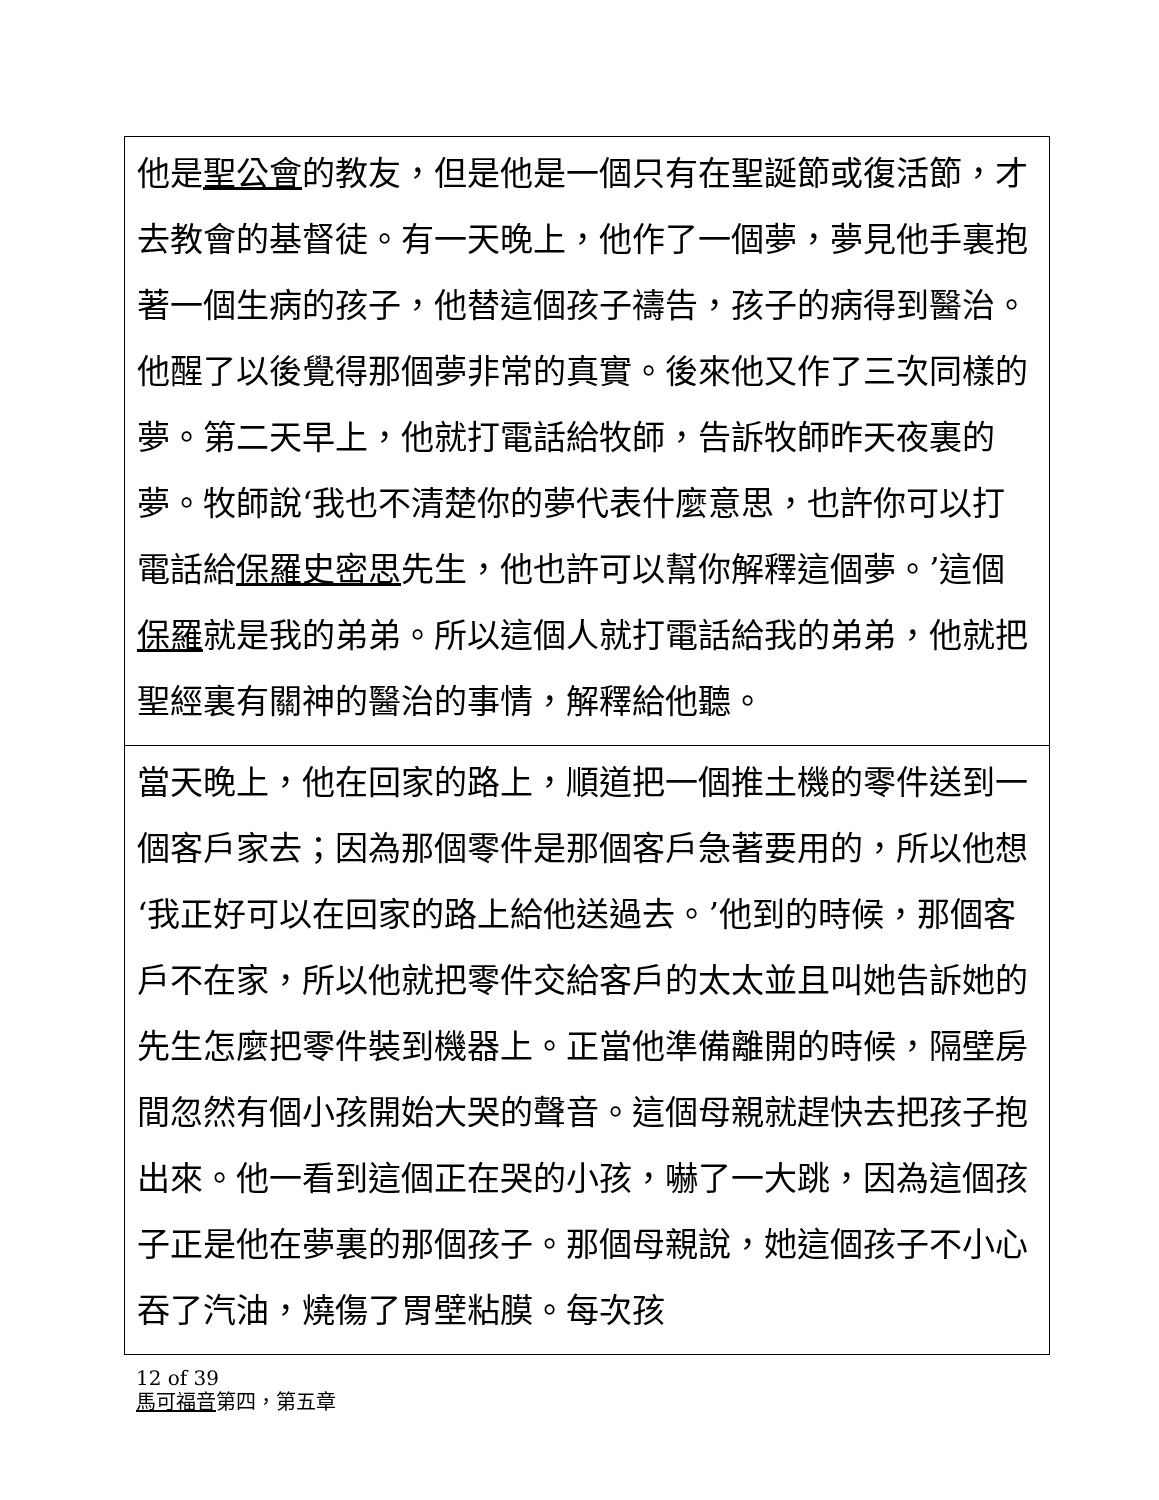他是聖公會的教友，但是他是一個只有在聖誕節或復活節，才去教會的基督徒。有一天晚上，他作了一個夢，夢見他手裏抱著一個生病的孩子，他替這個孩子禱告，孩子的病得到醫治。他醒了以後覺得那個夢非常的真實。後來他又作了三次同樣的夢。第二天早上，他就打電話給牧師，告訴牧師昨天夜裏的夢。牧師說‘我也不清楚你的夢代表什麼意思，也許你可以打電話給保羅史密思先生，他也許可以幫你解釋這個夢。’這個保羅就是我的弟弟。所以這個人就打電話給我的弟弟，他就把聖經裏有關神的醫治的事情，解釋給他聽。
當天晚上，他在回家的路上，順道把一個推土機的零件送到一個客戶家去；因為那個零件是那個客戶急著要用的，所以他想‘我正好可以在回家的路上給他送過去。’他到的時候，那個客戶不在家，所以他就把零件交給客戶的太太並且叫她告訴她的先生怎麼把零件裝到機器上。正當他準備離開的時候，隔壁房間忽然有個小孩開始大哭的聲音。這個母親就趕快去把孩子抱出來。他一看到這個正在哭的小孩，嚇了一大跳，因為這個孩子正是他在夢裏的那個孩子。那個母親說，她這個孩子不小心吞了汽油，燒傷了胃壁粘膜。每次孩
12 of 39
馬可福音第四，第五章